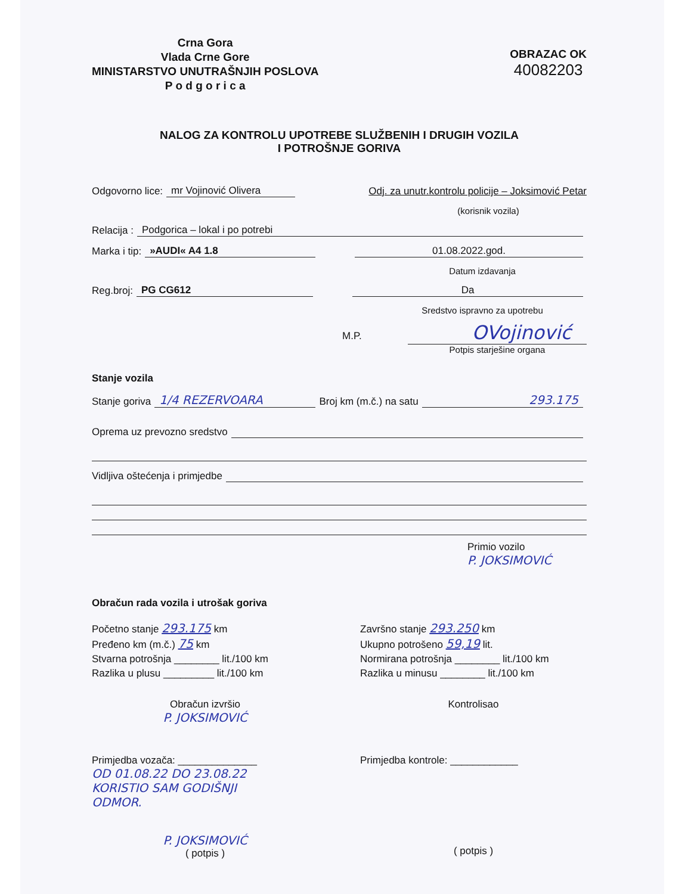Crna Gora
Vlada Crne Gore
MINISTARSTVO UNUTRAŠNJIH POSLOVA
P o d g o r i c a
OBRAZAC OK
40082203
NALOG ZA KONTROLU UPOTREBE SLUŽBENIH I DRUGIH VOZILA
I POTROŠNJE GORIVA
Odgovorno lice: mr Vojinović Olivera Odj. za unutr.kontrolu policije – Joksimović Petar
(korisnik vozila)
Relacija : Podgorica – lokal i po potrebi
Marka i tip: »AUDI« A4 1.8 01.08.2022.god.
Datum izdavanja
Reg.broj: PG CG612 Da
Sredstvo ispravno za upotrebu
M.P. OVojinović
Potpis starješine organa
Stanje vozila
Stanje goriva 1/4 REZERVOARA Broj km (m.č.) na satu 293.175
Oprema uz prevozno sredstvo
Vidljiva oštećenja i primjedbe
Primio vozilo
P. JOKSIMOVIĆ
Obračun rada vozila i utrošak goriva
Početno stanje 293.175 km
Pređeno km (m.č.) 75 km
Stvarna potrošnja ________ lit./100 km
Razlika u plusu _________ lit./100 km
Završno stanje 293.250 km
Ukupno potrošeno 59,19 lit.
Normirana potrošnja ________ lit./100 km
Razlika u minusu ________ lit./100 km
Obračun izvršio
P. JOKSIMOVIĆ
Kontrolisao
Primjedba vozača: ______________
OD 01.08.22 DO 23.08.22
KORISTIO SAM GODIŠNJI
ODMOR.
Primjedba kontrole: ____________
P. JOKSIMOVIĆ
( potpis )
( potpis )